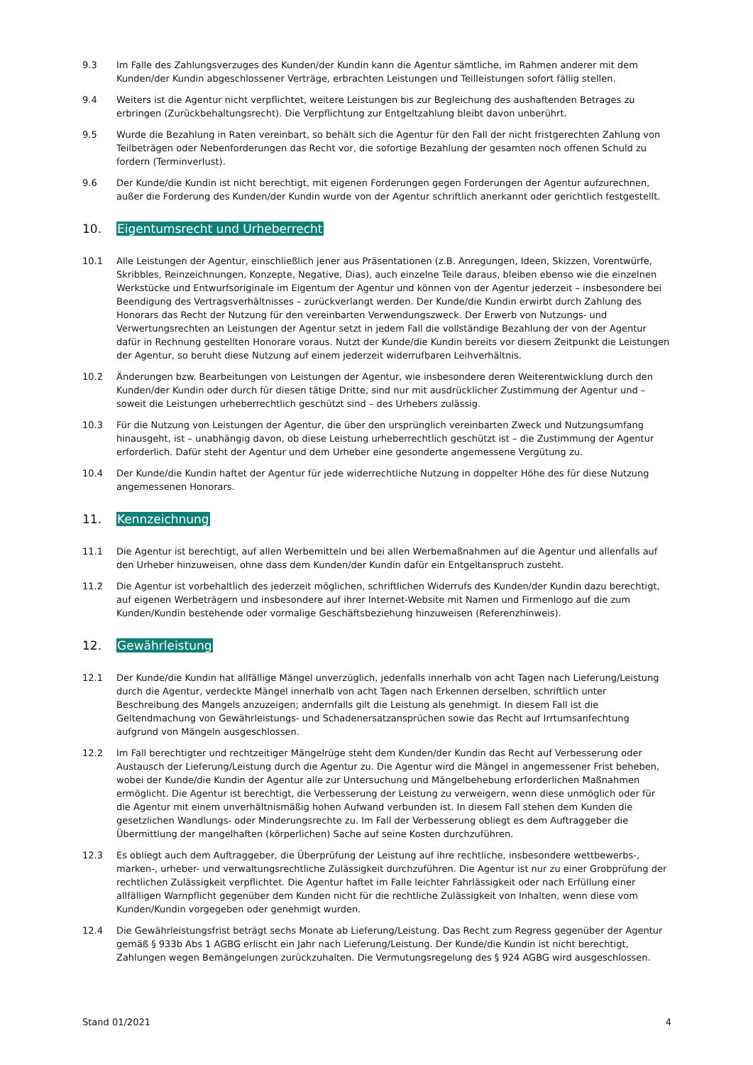9.3 Im Falle des Zahlungsverzuges des Kunden/der Kundin kann die Agentur sämtliche, im Rahmen anderer mit dem Kunden/der Kundin abgeschlossener Verträge, erbrachten Leistungen und Teilleistungen sofort fällig stellen.
9.4 Weiters ist die Agentur nicht verpflichtet, weitere Leistungen bis zur Begleichung des aushaftenden Betrages zu erbringen (Zurückbehaltungsrecht). Die Verpflichtung zur Entgeltzahlung bleibt davon unberührt.
9.5 Wurde die Bezahlung in Raten vereinbart, so behält sich die Agentur für den Fall der nicht fristgerechten Zahlung von Teilbeträgen oder Nebenforderungen das Recht vor, die sofortige Bezahlung der gesamten noch offenen Schuld zu fordern (Terminverlust).
9.6 Der Kunde/die Kundin ist nicht berechtigt, mit eigenen Forderungen gegen Forderungen der Agentur aufzurechnen, außer die Forderung des Kunden/der Kundin wurde von der Agentur schriftlich anerkannt oder gerichtlich festgestellt.
10. Eigentumsrecht und Urheberrecht
10.1 Alle Leistungen der Agentur, einschließlich jener aus Präsentationen (z.B. Anregungen, Ideen, Skizzen, Vorentwürfe, Skribbles, Reinzeichnungen, Konzepte, Negative, Dias), auch einzelne Teile daraus, bleiben ebenso wie die einzelnen Werkstücke und Entwurfsoriginale im Eigentum der Agentur und können von der Agentur jederzeit – insbesondere bei Beendigung des Vertragsverhältnisses – zurückverlangt werden. Der Kunde/die Kundin erwirbt durch Zahlung des Honorars das Recht der Nutzung für den vereinbarten Verwendungszweck. Der Erwerb von Nutzungs- und Verwertungsrechten an Leistungen der Agentur setzt in jedem Fall die vollständige Bezahlung der von der Agentur dafür in Rechnung gestellten Honorare voraus. Nutzt der Kunde/die Kundin bereits vor diesem Zeitpunkt die Leistungen der Agentur, so beruht diese Nutzung auf einem jederzeit widerrufbaren Leihverhältnis.
10.2 Änderungen bzw. Bearbeitungen von Leistungen der Agentur, wie insbesondere deren Weiterentwicklung durch den Kunden/der Kundin oder durch für diesen tätige Dritte, sind nur mit ausdrücklicher Zustimmung der Agentur und – soweit die Leistungen urheberrechtlich geschützt sind – des Urhebers zulässig.
10.3 Für die Nutzung von Leistungen der Agentur, die über den ursprünglich vereinbarten Zweck und Nutzungsumfang hinausgeht, ist – unabhängig davon, ob diese Leistung urheberrechtlich geschützt ist – die Zustimmung der Agentur erforderlich. Dafür steht der Agentur und dem Urheber eine gesonderte angemessene Vergütung zu.
10.4 Der Kunde/die Kundin haftet der Agentur für jede widerrechtliche Nutzung in doppelter Höhe des für diese Nutzung angemessenen Honorars.
11. Kennzeichnung
11.1 Die Agentur ist berechtigt, auf allen Werbemitteln und bei allen Werbemaßnahmen auf die Agentur und allenfalls auf den Urheber hinzuweisen, ohne dass dem Kunden/der Kundin dafür ein Entgeltanspruch zusteht.
11.2 Die Agentur ist vorbehaltlich des jederzeit möglichen, schriftlichen Widerrufs des Kunden/der Kundin dazu berechtigt, auf eigenen Werbeträgern und insbesondere auf ihrer Internet-Website mit Namen und Firmenlogo auf die zum Kunden/Kundin bestehende oder vormalige Geschäftsbeziehung hinzuweisen (Referenzhinweis).
12. Gewährleistung
12.1 Der Kunde/die Kundin hat allfällige Mängel unverzüglich, jedenfalls innerhalb von acht Tagen nach Lieferung/Leistung durch die Agentur, verdeckte Mängel innerhalb von acht Tagen nach Erkennen derselben, schriftlich unter Beschreibung des Mangels anzuzeigen; andernfalls gilt die Leistung als genehmigt. In diesem Fall ist die Geltendmachung von Gewährleistungs- und Schadenersatzansprüchen sowie das Recht auf Irrtumsanfechtung aufgrund von Mängeln ausgeschlossen.
12.2 Im Fall berechtigter und rechtzeitiger Mängelrüge steht dem Kunden/der Kundin das Recht auf Verbesserung oder Austausch der Lieferung/Leistung durch die Agentur zu. Die Agentur wird die Mängel in angemessener Frist beheben, wobei der Kunde/die Kundin der Agentur alle zur Untersuchung und Mängelbehebung erforderlichen Maßnahmen ermöglicht. Die Agentur ist berechtigt, die Verbesserung der Leistung zu verweigern, wenn diese unmöglich oder für die Agentur mit einem unverhältnismäßig hohen Aufwand verbunden ist. In diesem Fall stehen dem Kunden die gesetzlichen Wandlungs- oder Minderungsrechte zu. Im Fall der Verbesserung obliegt es dem Auftraggeber die Übermittlung der mangelhaften (körperlichen) Sache auf seine Kosten durchzuführen.
12.3 Es obliegt auch dem Auftraggeber, die Überprüfung der Leistung auf ihre rechtliche, insbesondere wettbewerbs-, marken-, urheber- und verwaltungsrechtliche Zulässigkeit durchzuführen. Die Agentur ist nur zu einer Grobprüfung der rechtlichen Zulässigkeit verpflichtet. Die Agentur haftet im Falle leichter Fahrlässigkeit oder nach Erfüllung einer allfälligen Warnpflicht gegenüber dem Kunden nicht für die rechtliche Zulässigkeit von Inhalten, wenn diese vom Kunden/Kundin vorgegeben oder genehmigt wurden.
12.4 Die Gewährleistungsfrist beträgt sechs Monate ab Lieferung/Leistung. Das Recht zum Regress gegenüber der Agentur gemäß § 933b Abs 1 AGBG erlischt ein Jahr nach Lieferung/Leistung. Der Kunde/die Kundin ist nicht berechtigt, Zahlungen wegen Bemängelungen zurückzuhalten. Die Vermutungsregelung des § 924 AGBG wird ausgeschlossen.
Stand 01/2021 4